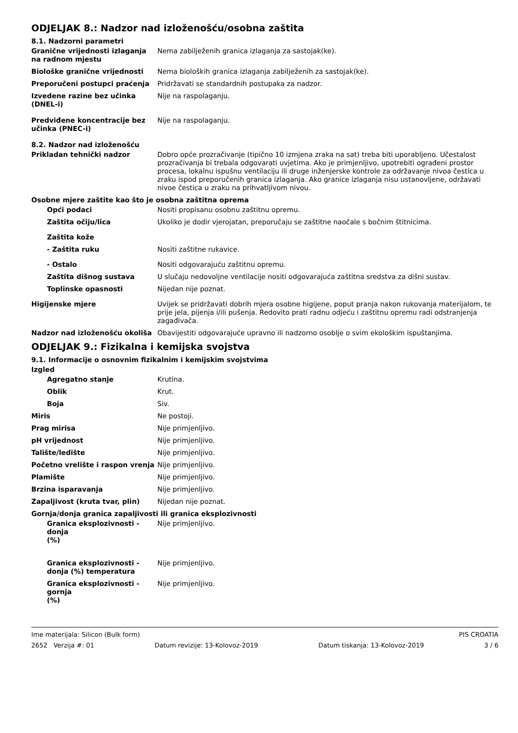ODJELJAK 8.: Nadzor nad izloženošću/osobna zaštita
8.1. Nadzorni parametri
Granične vrijednosti izlaganja na radnom mjestu
Nema zabilježenih granica izlaganja za sastojak(ke).
Biološke granične vrijednosti Nema bioloških granica izlaganja zabilježenih za sastojak(ke).
Preporučeni postupci praćenja Pridržavati se standardnih postupaka za nadzor.
Izvedene razine bez učinka (DNEL-i)
Nije na raspolaganju.
Predviđene koncentracije bez učinka (PNEC-i)
Nije na raspolaganju.
8.2. Nadzor nad izloženošću
Prikladan tehnički nadzor Dobro opće prozračivanje (tipično 10 izmjena zraka na sat) treba biti uporabljeno. Učestalost prozračivanja bi trebala odgovarati uvjetima. Ako je primjenljivo, upotrebiti ograđeni prostor procesa, lokalnu ispušnu ventilaciju ili druge inženjerske kontrole za održavanje nivoa čestica u zraku ispod preporučenih granica izlaganja. Ako granice izlaganja nisu ustanovljene, održavati nivoe čestica u zraku na prihvatljivom nivou.
Osobne mjere zaštite kao što je osobna zaštitna oprema
Opći podaci Nositi propisanu osobnu zaštitnu opremu.
Zaštita očiju/lica Ukoliko je dodir vjerojatan, preporučaju se zaštitne naočale s bočnim štitnicima.
Zaštita kože
- Zaštita ruku Nositi zaštitne rukavice.
- Ostalo Nositi odgovarajuću zaštitnu opremu.
Zaštita dišnog sustava U slučaju nedovoljne ventilacije nositi odgovarajuća zaštitna sredstva za dišni sustav.
Toplinske opasnosti Nijedan nije poznat.
Higijenske mjere Uvijek se pridržavati dobrih mjera osobne higijene, poput pranja nakon rukovanja materijalom, te prije jela, pijenja i/ili pušenja. Redovito prati radnu odjeću i zaštitnu opremu radi odstranjenja zagađivača.
Nadzor nad izloženošću okoliša Obavijestiti odgovarajuće upravno ili nadzorno osoblje o svim ekološkim ispuštanjima.
ODJELJAK 9.: Fizikalna i kemijska svojstva
9.1. Informacije o osnovnim fizikalnim i kemijskim svojstvima
Izgled
Agregatno stanje Krutina.
Oblik Krut.
Boja Siv.
Miris Ne postoji.
Prag mirisa Nije primjenljivo.
pH vrijednost Nije primjenljivo.
Talište/ledište Nije primjenljivo.
Početno vrelište i raspon vrenja
Nije primjenljivo.
Plamište Nije primjenljivo.
Brzina isparavanja Nije primjenljivo.
Zapaljivost (kruta tvar, plin) Nijedan nije poznat.
Gornja/donja granica zapaljivosti ili granica eksplozivnosti
Granica eksplozivnosti - donja
(%)
Nije primjenljivo.
Granica eksplozivnosti - donja (%) temperatura
Nije primjenljivo.
Granica eksplozivnosti - gornja
(%)
Nije primjenljivo.
Ime materijala: Silicon (Bulk form) PIS CROATIA
2652 Verzija #: 01 Datum revizije: 13-Kolovoz-2019 Datum tiskanja: 13-Kolovoz-2019 3 / 6